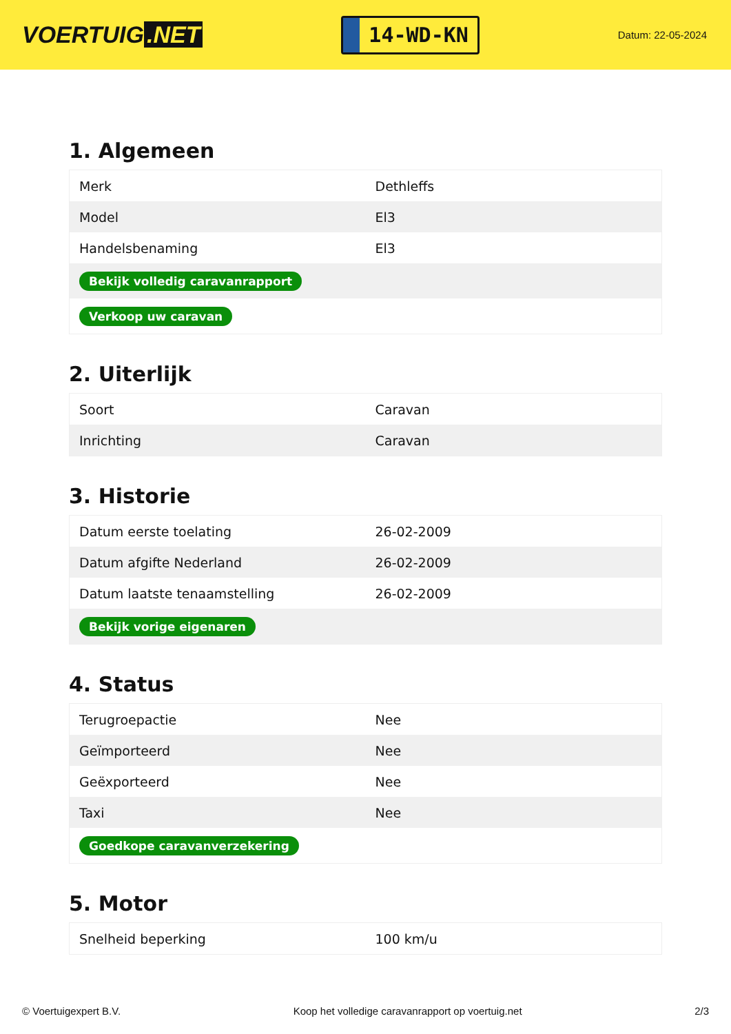VOERTUIG.NET
14-WD-KN
Datum: 22-05-2024
1. Algemeen
| Merk | Dethleffs |
| Model | El3 |
| Handelsbenaming | El3 |
| Bekijk volledig caravanrapport | |
| Verkoop uw caravan | |
2. Uiterlijk
| Soort | Caravan |
| Inrichting | Caravan |
3. Historie
| Datum eerste toelating | 26-02-2009 |
| Datum afgifte Nederland | 26-02-2009 |
| Datum laatste tenaamstelling | 26-02-2009 |
| Bekijk vorige eigenaren | |
4. Status
| Terugroepactie | Nee |
| Geïmporteerd | Nee |
| Geëxporteerd | Nee |
| Taxi | Nee |
| Goedkope caravanverzekering | |
5. Motor
| Snelheid beperking | 100 km/u |
© Voertuigexpert B.V. Koop het volledige caravanrapport op voertuig.net 2/3